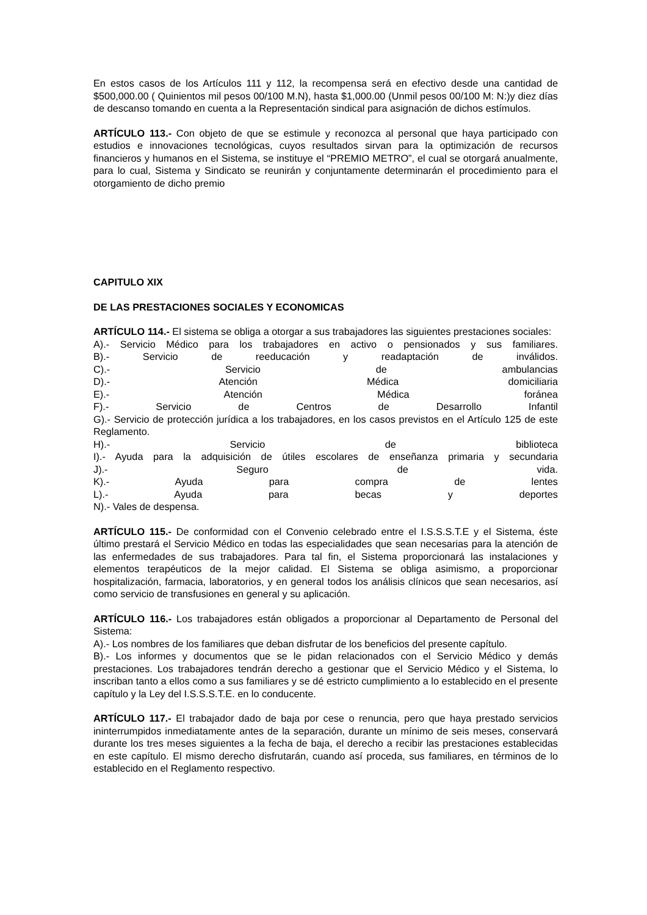En estos casos de los Artículos 111 y 112, la recompensa será en efectivo desde una cantidad de $500,000.00 ( Quinientos mil pesos 00/100 M.N), hasta $1,000.00 (Unmil pesos 00/100 M: N:)y diez días de descanso tomando en cuenta a la Representación sindical para asignación de dichos estímulos.
ARTÍCULO 113.- Con objeto de que se estimule y reconozca al personal que haya participado con estudios e innovaciones tecnológicas, cuyos resultados sirvan para la optimización de recursos financieros y humanos en el Sistema, se instituye el “PREMIO METRO”, el cual se otorgará anualmente, para lo cual, Sistema y Sindicato se reunirán y conjuntamente determinarán el procedimiento para el otorgamiento de dicho premio
CAPITULO XIX
DE LAS PRESTACIONES SOCIALES Y ECONOMICAS
ARTÍCULO 114.- El sistema se obliga a otorgar a sus trabajadores las siguientes prestaciones sociales:
A).- Servicio Médico para los trabajadores en activo o pensionados y sus familiares.
B).- Servicio de reeducación y readaptación de inválidos.
C).- Servicio de ambulancias
D).- Atención Médica domiciliaria
E).- Atención Médica foránea
F).- Servicio de Centros de Desarrollo Infantil
G).- Servicio de protección jurídica a los trabajadores, en los casos previstos en el Artículo 125 de este Reglamento.
H).- Servicio de biblioteca
I).- Ayuda para la adquisición de útiles escolares de enseñanza primaria y secundaria
J).- Seguro de vida.
K).- Ayuda para compra de lentes
L).- Ayuda para becas y deportes
N).- Vales de despensa.
ARTÍCULO 115.- De conformidad con el Convenio celebrado entre el I.S.S.S.T.E y el Sistema, éste último prestará el Servicio Médico en todas las especialidades que sean necesarias para la atención de las enfermedades de sus trabajadores. Para tal fin, el Sistema proporcionará las instalaciones y elementos terapéuticos de la mejor calidad. El Sistema se obliga asimismo, a proporcionar hospitalización, farmacia, laboratorios, y en general todos los análisis clínicos que sean necesarios, así como servicio de transfusiones en general y su aplicación.
ARTÍCULO 116.- Los trabajadores están obligados a proporcionar al Departamento de Personal del Sistema:
A).- Los nombres de los familiares que deban disfrutar de los beneficios del presente capítulo.
B).- Los informes y documentos que se le pidan relacionados con el Servicio Médico y demás prestaciones. Los trabajadores tendrán derecho a gestionar que el Servicio Médico y el Sistema, lo inscriban tanto a ellos como a sus familiares y se dé estricto cumplimiento a lo establecido en el presente capítulo y la Ley del I.S.S.S.T.E. en lo conducente.
ARTÍCULO 117.- El trabajador dado de baja por cese o renuncia, pero que haya prestado servicios ininterrumpidos inmediatamente antes de la separación, durante un mínimo de seis meses, conservará durante los tres meses siguientes a la fecha de baja, el derecho a recibir las prestaciones establecidas en este capítulo. El mismo derecho disfrutarán, cuando así proceda, sus familiares, en términos de lo establecido en el Reglamento respectivo.